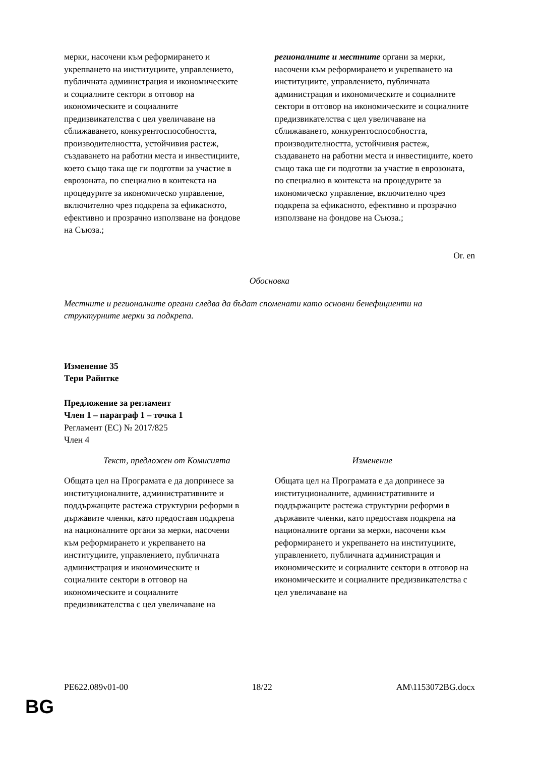| мерки, насочени към реформирането и укрепването на институциите, управлението, публичната администрация и икономическите и социалните сектори в отговор на икономическите и социалните предизвикателства с цел увеличаване на сближаването, конкурентоспособността, производителността, устойчивия растеж, създаването на работни места и инвестициите, което също така ще ги подготви за участие в еврозоната, по специално в контекста на процедурите за икономическо управление, включително чрез подкрепа за ефикасното, ефективно и прозрачно използване на фондове на Съюза.; | регионалните и местните органи за мерки, насочени към реформирането и укрепването на институциите, управлението, публичната администрация и икономическите и социалните сектори в отговор на икономическите и социалните предизвикателства с цел увеличаване на сближаването, конкурентоспособността, производителността, устойчивия растеж, създаването на работни места и инвестициите, което също така ще ги подготви за участие в еврозоната, по специално в контекста на процедурите за икономическо управление, включително чрез подкрепа за ефикасното, ефективно и прозрачно използване на фондове на Съюза.; |
Or. en
Обосновка
Местните и регионалните органи следва да бъдат споменати като основни бенефициенти на структурните мерки за подкрепа.
Изменение 35
Тери Райнтке
Предложение за регламент
Член 1 – параграф 1 – точка 1
Регламент (ЕС) № 2017/825
Член 4
| Текст, предложен от Комисията | Изменение |
| Общата цел на Програмата е да допринесе за институционалните, административните и поддържащите растежа структурни реформи в държавите членки, като предоставя подкрепа на националните органи за мерки, насочени към реформирането и укрепването на институциите, управлението, публичната администрация и икономическите и социалните сектори в отговор на икономическите и социалните предизвикателства с цел увеличаване на | Общата цел на Програмата е да допринесе за институционалните, административните и поддържащите растежа структурни реформи в държавите членки, като предоставя подкрепа на националните органи за мерки, насочени към реформирането и укрепването на институциите, управлението, публичната администрация и икономическите и социалните сектори в отговор на икономическите и социалните предизвикателства с цел увеличаване на |
PE622.089v01-00 18/22 AM\1153072BG.docx
BG